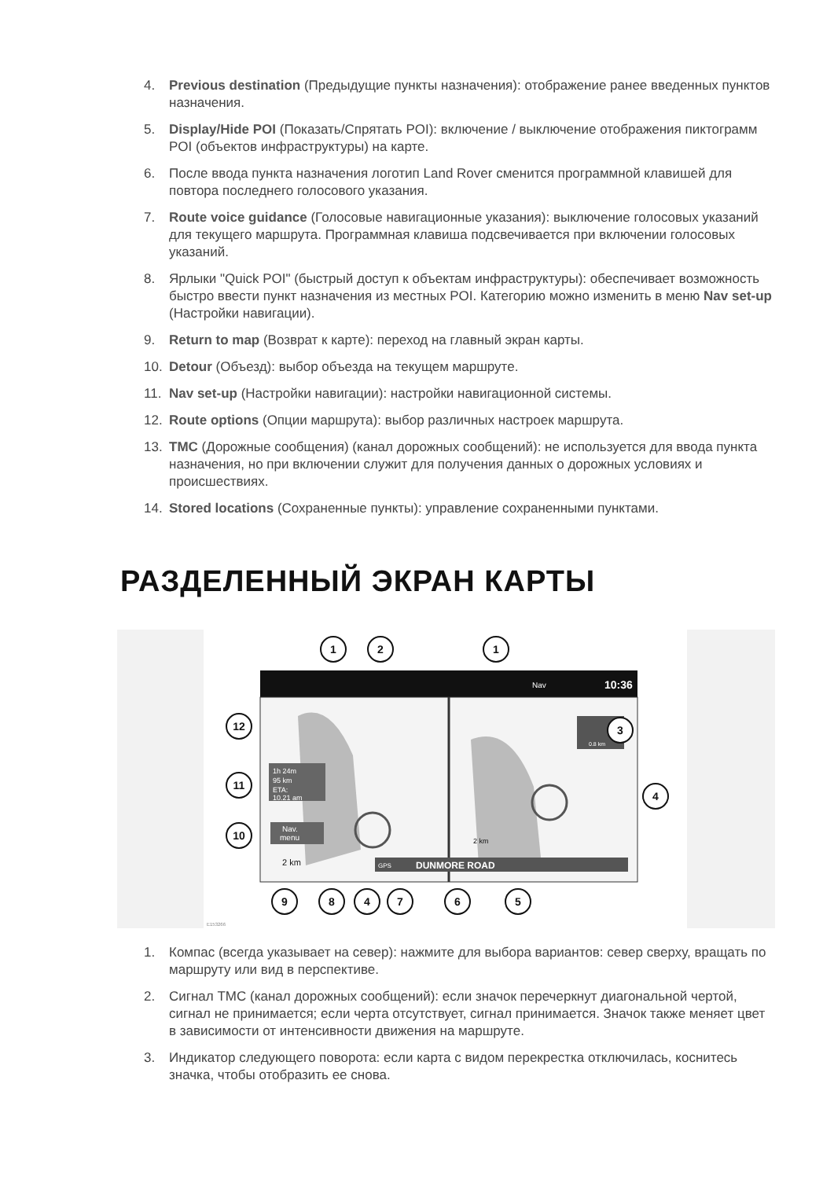4. Previous destination (Предыдущие пункты назначения): отображение ранее введенных пунктов назначения.
5. Display/Hide POI (Показать/Спрятать POI): включение / выключение отображения пиктограмм POI (объектов инфраструктуры) на карте.
6. После ввода пункта назначения логотип Land Rover сменится программной клавишей для повтора последнего голосового указания.
7. Route voice guidance (Голосовые навигационные указания): выключение голосовых указаний для текущего маршрута. Программная клавиша подсвечивается при включении голосовых указаний.
8. Ярлыки "Quick POI" (быстрый доступ к объектам инфраструктуры): обеспечивает возможность быстро ввести пункт назначения из местных POI. Категорию можно изменить в меню Nav set-up (Настройки навигации).
9. Return to map (Возврат к карте): переход на главный экран карты.
10. Detour (Объезд): выбор объезда на текущем маршруте.
11. Nav set-up (Настройки навигации): настройки навигационной системы.
12. Route options (Опции маршрута): выбор различных настроек маршрута.
13. TMC (Дорожные сообщения) (канал дорожных сообщений): не используется для ввода пункта назначения, но при включении служит для получения данных о дорожных условиях и происшествиях.
14. Stored locations (Сохраненные пункты): управление сохраненными пунктами.
РАЗДЕЛЕННЫЙ ЭКРАН КАРТЫ
10:36
Nav
1h 24m
95 km
ETA:
10.21 am
Nav.
menu
2 km
GPS
DUNMORE ROAD
2 km
0.8 km
1
2
1
3
12
11
10
4
9
8
4
7
6
5
E153266
1. Компас (всегда указывает на север): нажмите для выбора вариантов: север сверху, вращать по маршруту или вид в перспективе.
2. Сигнал TMC (канал дорожных сообщений): если значок перечеркнут диагональной чертой, сигнал не принимается; если черта отсутствует, сигнал принимается. Значок также меняет цвет в зависимости от интенсивности движения на маршруте.
3. Индикатор следующего поворота: если карта с видом перекрестка отключилась, коснитесь значка, чтобы отобразить ее снова.